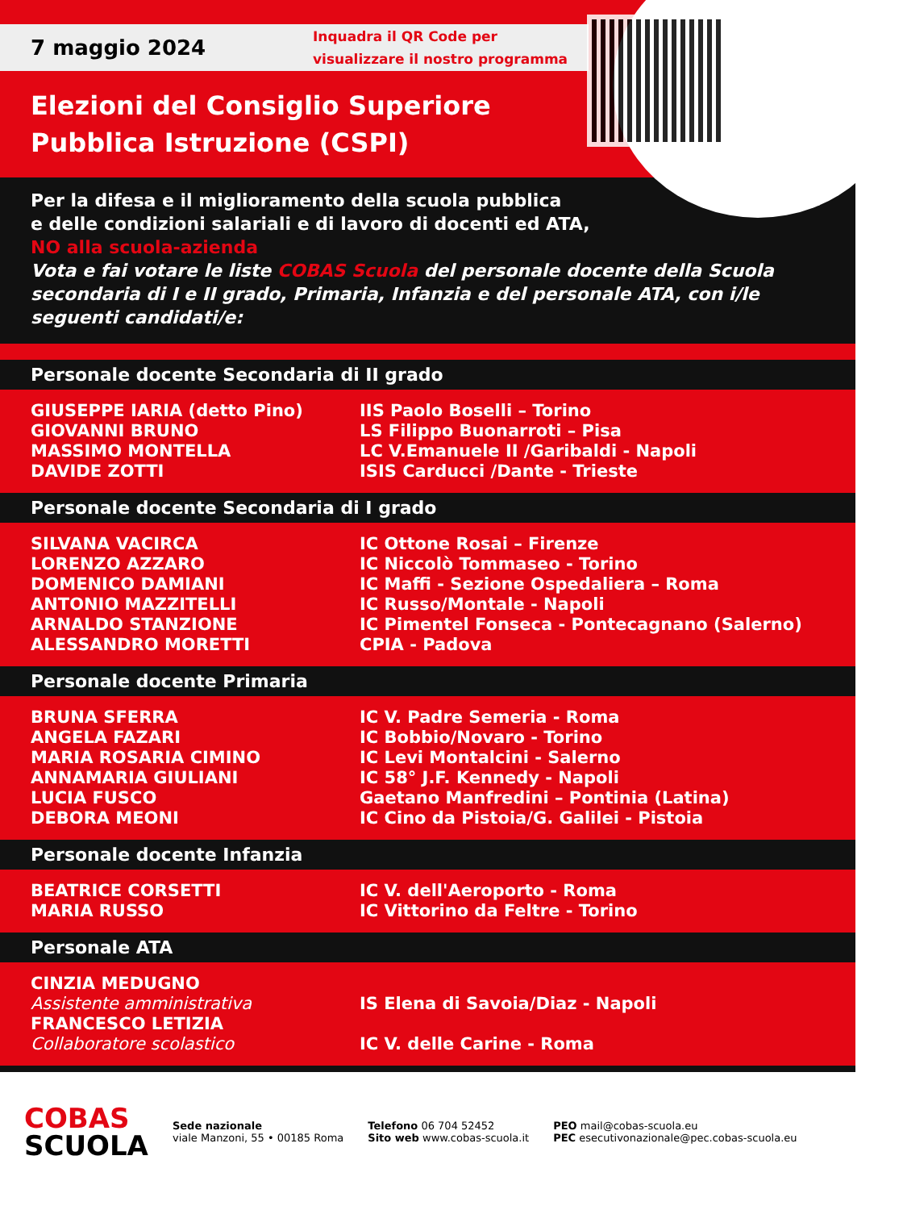7 maggio 2024
Inquadra il QR Code per
visualizzare il nostro programma
Elezioni del Consiglio Superiore
Pubblica Istruzione (CSPI)
Per la difesa e il miglioramento della scuola pubblica
e delle condizioni salariali e di lavoro di docenti ed ATA,
NO alla scuola-azienda
Vota e fai votare le liste COBAS Scuola del personale docente della Scuola secondaria di I e II grado, Primaria, Infanzia e del personale ATA, con i/le seguenti candidati/e:
Personale docente Secondaria di II grado
| GIUSEPPE IARIA (detto Pino) | IIS Paolo Boselli – Torino |
| GIOVANNI BRUNO | LS Filippo Buonarroti – Pisa |
| MASSIMO MONTELLA | LC V.Emanuele II /Garibaldi - Napoli |
| DAVIDE ZOTTI | ISIS Carducci /Dante - Trieste |
Personale docente Secondaria di I grado
| SILVANA VACIRCA | IC Ottone Rosai – Firenze |
| LORENZO AZZARO | IC Niccolò Tommaseo - Torino |
| DOMENICO DAMIANI | IC Maffi - Sezione Ospedaliera – Roma |
| ANTONIO MAZZITELLI | IC Russo/Montale - Napoli |
| ARNALDO STANZIONE | IC Pimentel Fonseca - Pontecagnano (Salerno) |
| ALESSANDRO MORETTI | CPIA - Padova |
Personale docente Primaria
| BRUNA SFERRA | IC V. Padre Semeria - Roma |
| ANGELA FAZARI | IC Bobbio/Novaro - Torino |
| MARIA ROSARIA CIMINO | IC Levi Montalcini - Salerno |
| ANNAMARIA GIULIANI | IC 58° J.F. Kennedy - Napoli |
| LUCIA FUSCO | Gaetano Manfredini – Pontinia (Latina) |
| DEBORA MEONI | IC Cino da Pistoia/G. Galilei - Pistoia |
Personale docente Infanzia
| BEATRICE CORSETTI | IC V. dell'Aeroporto - Roma |
| MARIA RUSSO | IC Vittorino da Feltre - Torino |
Personale ATA
| CINZIA MEDUGNO Assistente amministrativa | IS Elena di Savoia/Diaz - Napoli |
| FRANCESCO LETIZIA Collaboratore scolastico | IC V. delle Carine - Roma |
COBAS
SCUOLA
Sede nazionale
viale Manzoni, 55 • 00185 Roma
Telefono 06 704 52452
Sito web www.cobas-scuola.it
PEO mail@cobas-scuola.eu
PEC esecutivonazionale@pec.cobas-scuola.eu